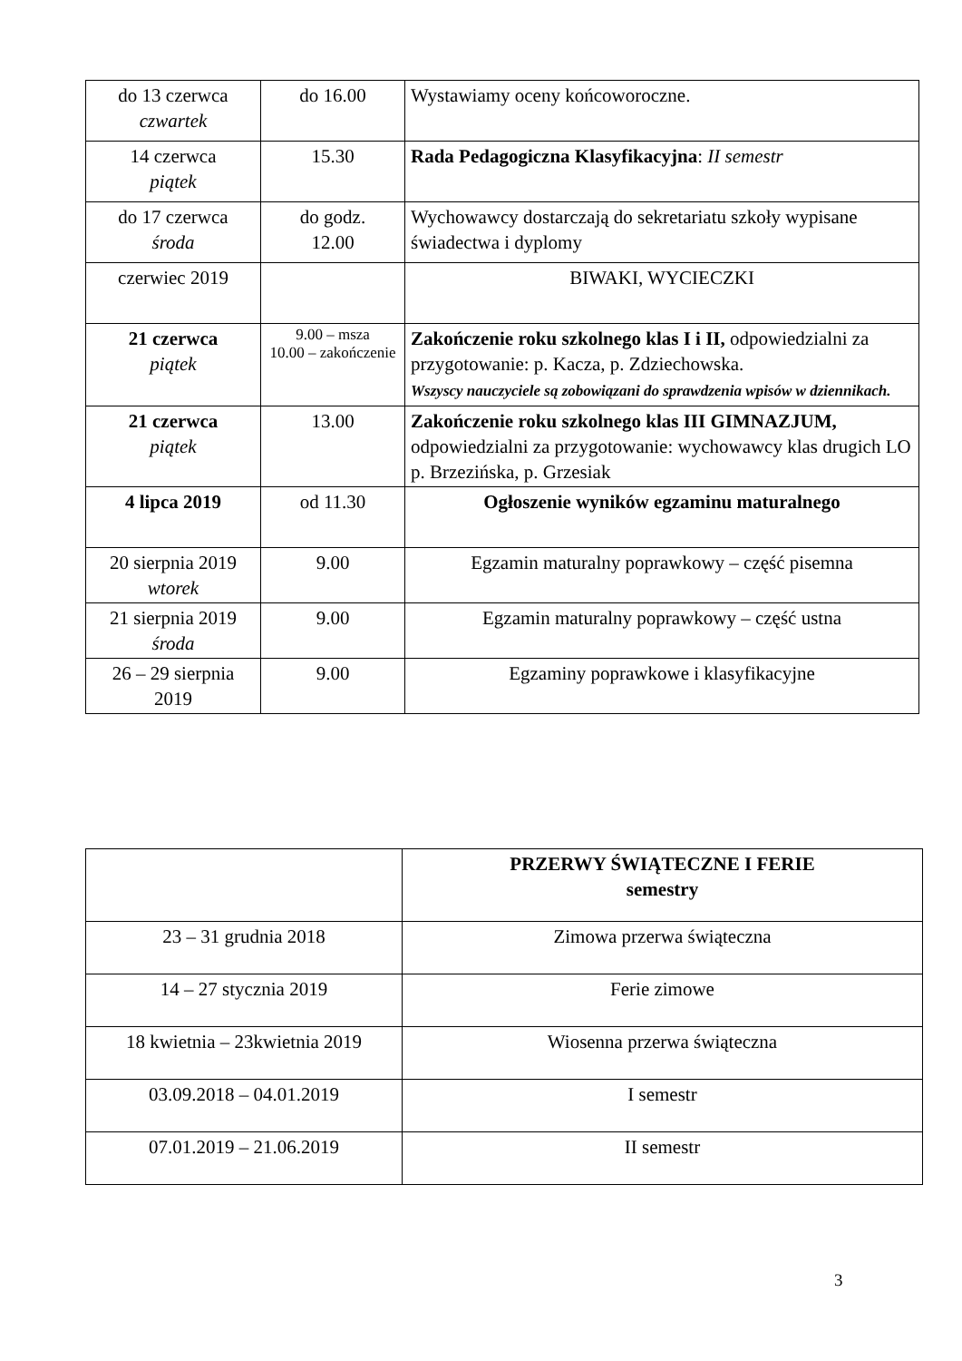| do 13 czerwca czwartek | do 16.00 | Wystawiamy oceny końcoworoczne. |
| 14 czerwca piątek | 15.30 | Rada Pedagogiczna Klasyfikacyjna : II semestr |
| do 17 czerwca środa | do godz. 12.00 | Wychowawcy dostarczają do sekretariatu szkoły wypisane świadectwa i dyplomy |
| czerwiec 2019 | | BIWAKI, WYCIECZKI |
| 21 czerwca piątek | 9.00 – msza 10.00 – zakończenie | Zakończenie roku szkolnego klas I i II, odpowiedzialni za przygotowanie: p. Kacza, p. Zdziechowska. Wszyscy nauczyciele są zobowiązani do sprawdzenia wpisów w dziennikach. |
| 21 czerwca piątek | 13.00 | Zakończenie roku szkolnego klas III GIMNAZJUM, odpowiedzialni za przygotowanie: wychowawcy klas drugich LO p. Brzezińska, p. Grzesiak |
| 4 lipca 2019 | od 11.30 | Ogłoszenie wyników egzaminu maturalnego |
| 20 sierpnia 2019 wtorek | 9.00 | Egzamin maturalny poprawkowy – część pisemna |
| 21 sierpnia 2019 środa | 9.00 | Egzamin maturalny poprawkowy – część ustna |
| 26 – 29 sierpnia 2019 | 9.00 | Egzaminy poprawkowe i klasyfikacyjne |
| | PRZERWY ŚWIĄTECZNE I FERIE semestry |
| 23 – 31 grudnia 2018 | Zimowa przerwa świąteczna |
| 14 – 27 stycznia 2019 | Ferie zimowe |
| 18 kwietnia – 23kwietnia 2019 | Wiosenna przerwa świąteczna |
| 03.09.2018 – 04.01.2019 | I semestr |
| 07.01.2019 – 21.06.2019 | II semestr |
3